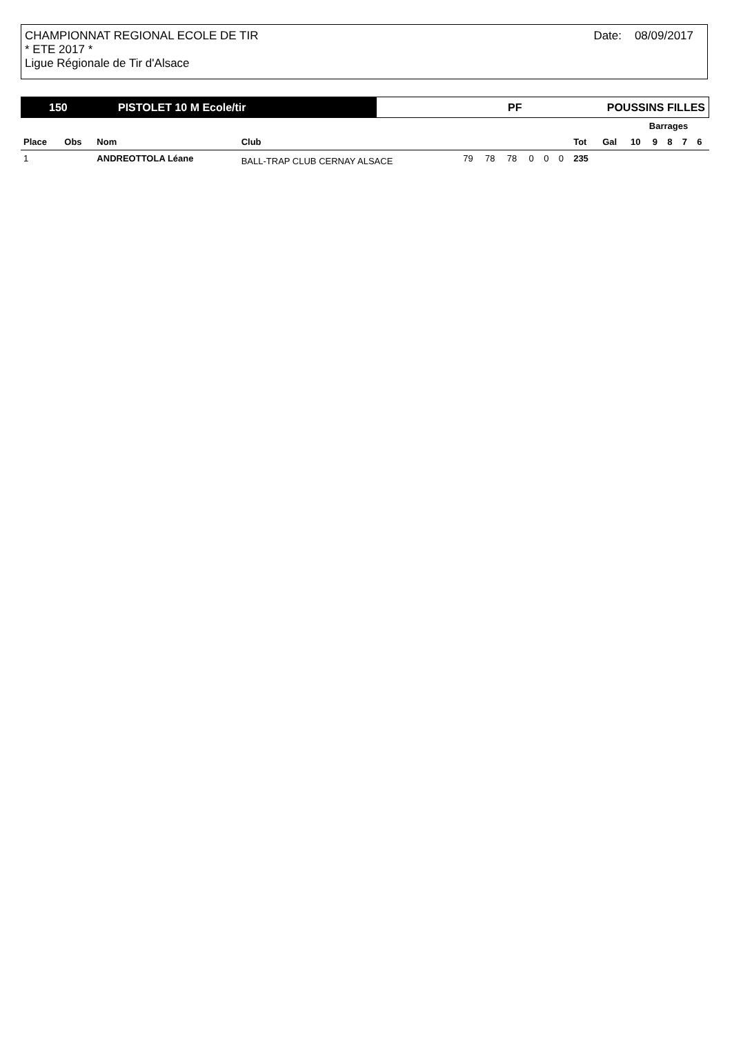CHAMPIONNAT REGIONAL ECOLE DE TIR
* ETE 2017 *
Ligue Régionale de Tir d'Alsace
Date: 08/09/2017
150 PISTOLET 10 M Ecole/tir
PF POUSSINS FILLES
| | | | | | | | | | | | | Barrages | | | | |
| --- | --- | --- | --- | --- | --- | --- | --- | --- | --- | --- | --- | --- | --- | --- | --- | --- |
| Place | Obs | Nom | Club | | | | | | | Tot | Gal | 10 | 9 | 8 | 7 | 6 |
| 1 | | ANDREOTTOLA Léane | BALL-TRAP CLUB CERNAY ALSACE | 79 | 78 | 78 | 0 | 0 | 0 | 235 | | | | | | |